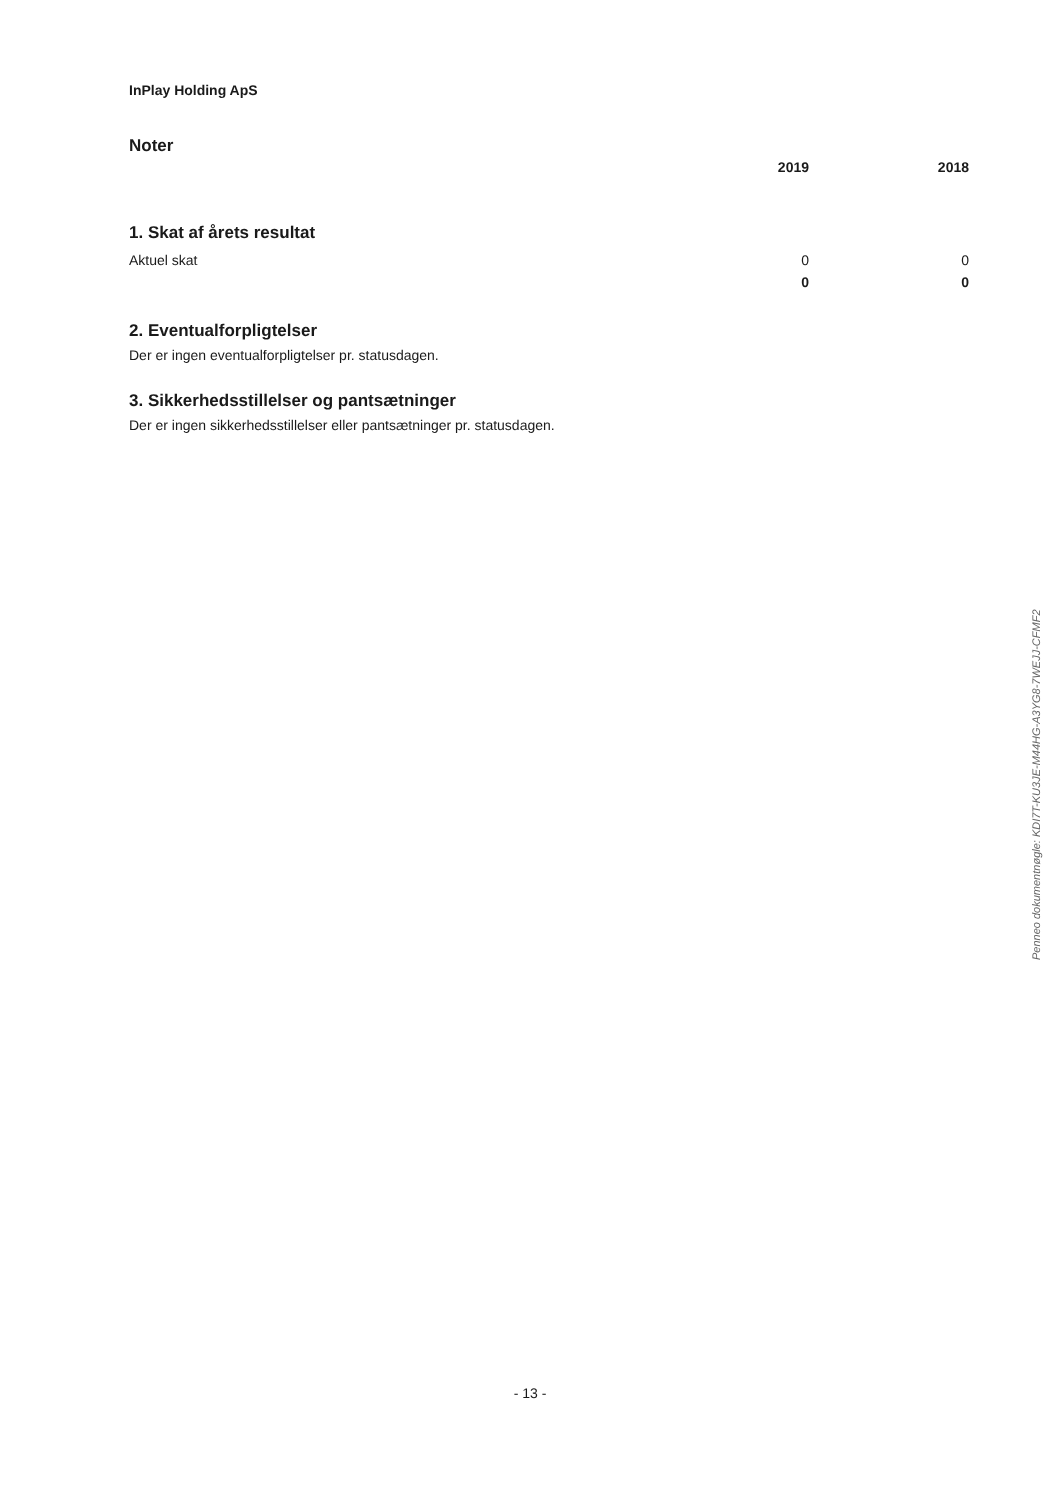InPlay Holding ApS
Noter
| | 2019 | 2018 |
| --- | --- | --- |
1. Skat af årets resultat
| Aktuel skat | 0 | 0 |
| | 0 | 0 |
2. Eventualforpligtelser
Der er ingen eventualforpligtelser pr. statusdagen.
3. Sikkerhedsstillelser og pantsætninger
Der er ingen sikkerhedsstillelser eller pantsætninger pr. statusdagen.
Penneo dokumentnøgle: KDI7T-KU3JE-M44HG-A3YG8-7WEJJ-CFMF2
- 13 -